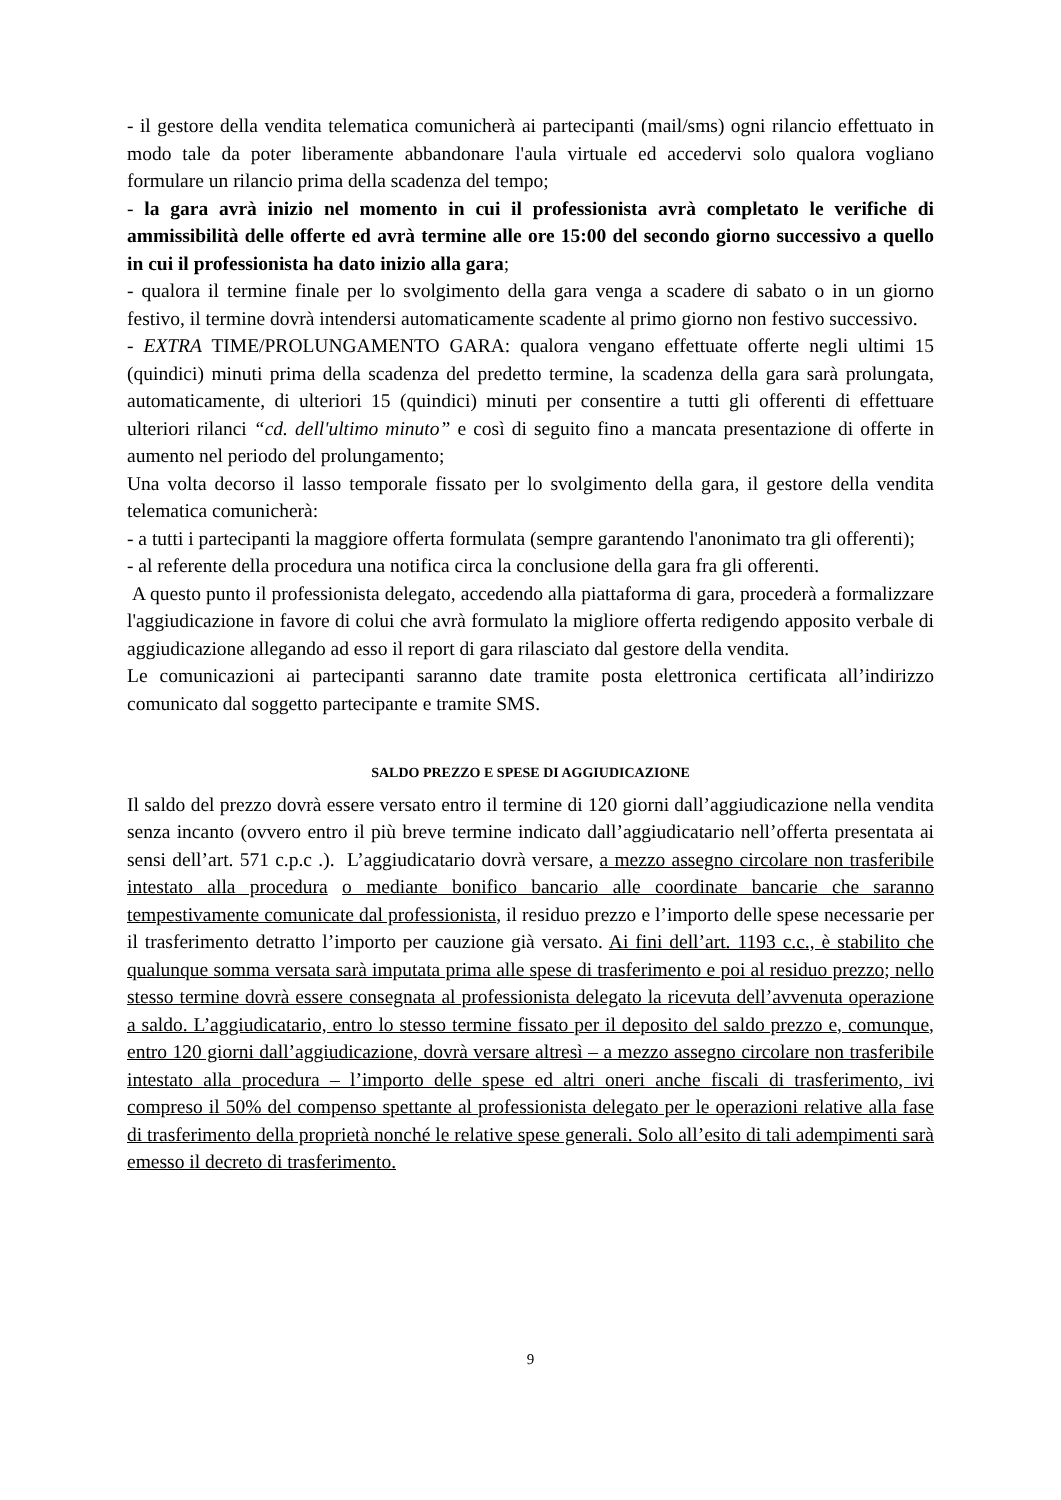- il gestore della vendita telematica comunicherà ai partecipanti (mail/sms) ogni rilancio effettuato in modo tale da poter liberamente abbandonare l'aula virtuale ed accedervi solo qualora vogliano formulare un rilancio prima della scadenza del tempo;
- la gara avrà inizio nel momento in cui il professionista avrà completato le verifiche di ammissibilità delle offerte ed avrà termine alle ore 15:00 del secondo giorno successivo a quello in cui il professionista ha dato inizio alla gara;
- qualora il termine finale per lo svolgimento della gara venga a scadere di sabato o in un giorno festivo, il termine dovrà intendersi automaticamente scadente al primo giorno non festivo successivo.
- EXTRA TIME/PROLUNGAMENTO GARA: qualora vengano effettuate offerte negli ultimi 15 (quindici) minuti prima della scadenza del predetto termine, la scadenza della gara sarà prolungata, automaticamente, di ulteriori 15 (quindici) minuti per consentire a tutti gli offerenti di effettuare ulteriori rilanci “cd. dell'ultimo minuto” e così di seguito fino a mancata presentazione di offerte in aumento nel periodo del prolungamento;
Una volta decorso il lasso temporale fissato per lo svolgimento della gara, il gestore della vendita telematica comunicherà:
- a tutti i partecipanti la maggiore offerta formulata (sempre garantendo l'anonimato tra gli offerenti);
- al referente della procedura una notifica circa la conclusione della gara fra gli offerenti.
A questo punto il professionista delegato, accedendo alla piattaforma di gara, procederà a formalizzare l'aggiudicazione in favore di colui che avrà formulato la migliore offerta redigendo apposito verbale di aggiudicazione allegando ad esso il report di gara rilasciato dal gestore della vendita.
Le comunicazioni ai partecipanti saranno date tramite posta elettronica certificata all’indirizzo comunicato dal soggetto partecipante e tramite SMS.
SALDO PREZZO E SPESE DI AGGIUDICAZIONE
Il saldo del prezzo dovrà essere versato entro il termine di 120 giorni dall’aggiudicazione nella vendita senza incanto (ovvero entro il più breve termine indicato dall’aggiudicatario nell’offerta presentata ai sensi dell’art. 571 c.p.c .). L’aggiudicatario dovrà versare, a mezzo assegno circolare non trasferibile intestato alla procedura o mediante bonifico bancario alle coordinate bancarie che saranno tempestivamente comunicate dal professionista, il residuo prezzo e l’importo delle spese necessarie per il trasferimento detratto l’importo per cauzione già versato. Ai fini dell’art. 1193 c.c., è stabilito che qualunque somma versata sarà imputata prima alle spese di trasferimento e poi al residuo prezzo; nello stesso termine dovrà essere consegnata al professionista delegato la ricevuta dell’avvenuta operazione a saldo. L’aggiudicatario, entro lo stesso termine fissato per il deposito del saldo prezzo e, comunque, entro 120 giorni dall’aggiudicazione, dovrà versare altresì – a mezzo assegno circolare non trasferibile intestato alla procedura – l’importo delle spese ed altri oneri anche fiscali di trasferimento, ivi compreso il 50% del compenso spettante al professionista delegato per le operazioni relative alla fase di trasferimento della proprietà nonché le relative spese generali. Solo all’esito di tali adempimenti sarà emesso il decreto di trasferimento.
9